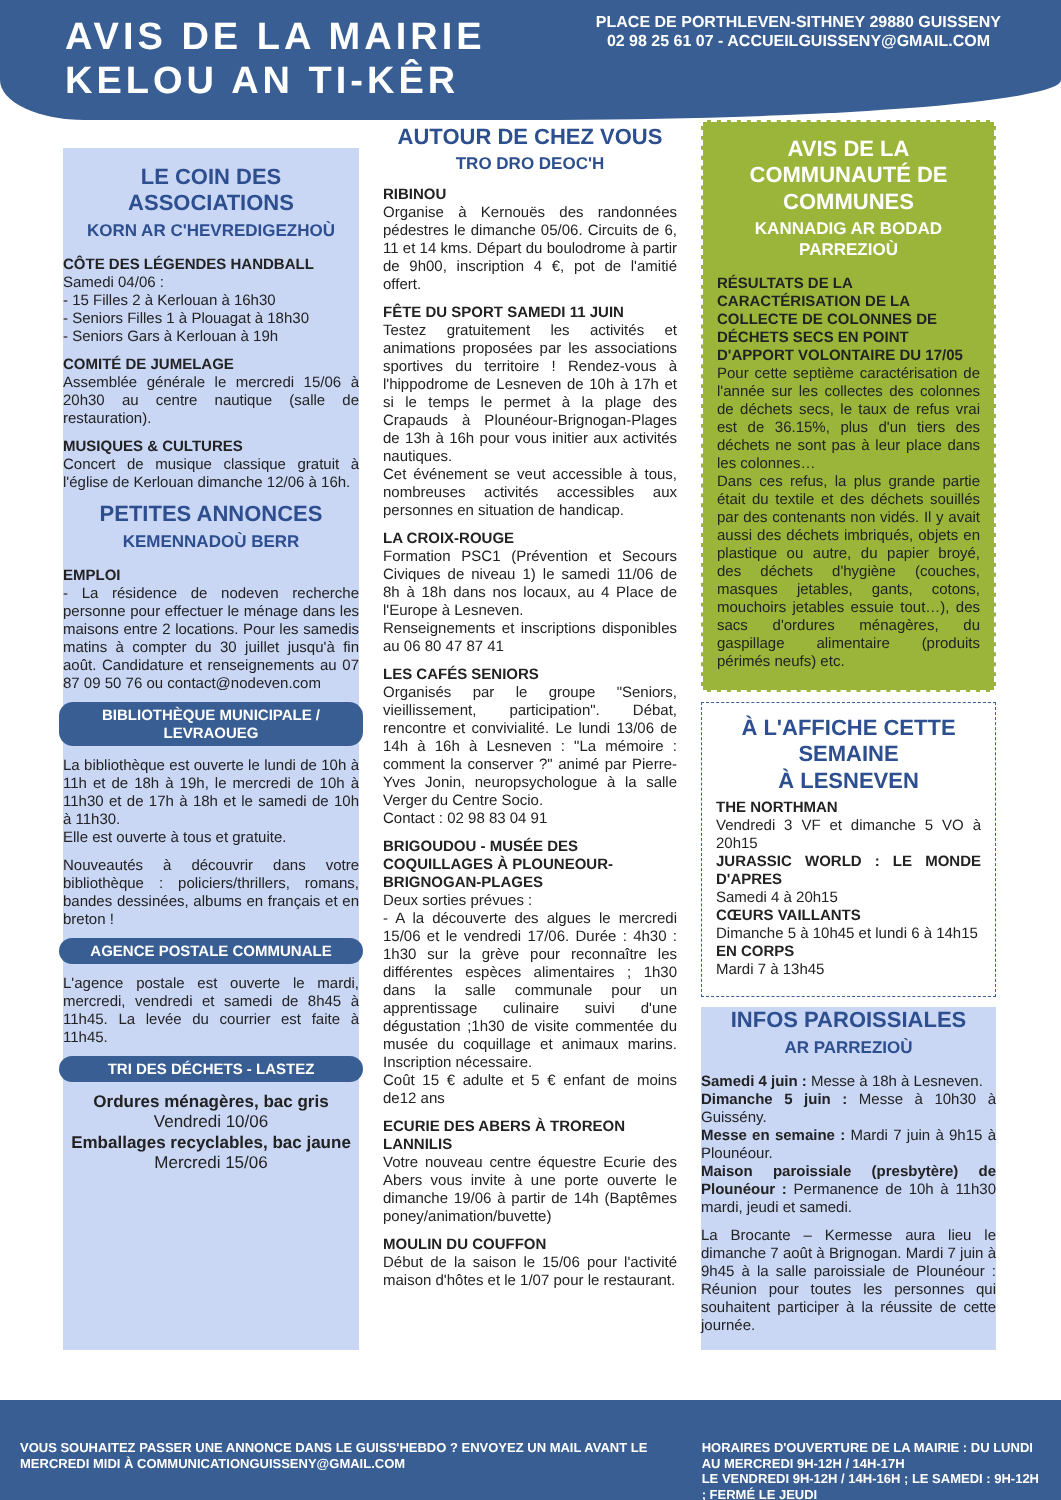AVIS DE LA MAIRIE
KELOU AN TI-KÊR
PLACE DE PORTHLEVEN-SITHNEY 29880 GUISSENY
02 98 25 61 07 - ACCUEILGUISSENY@GMAIL.COM
LE COIN DES ASSOCIATIONS
KORN AR C'HEVREDIGEZHOÙ
CÔTE DES LÉGENDES HANDBALL
Samedi 04/06 :
- 15 Filles 2 à Kerlouan à 16h30
- Seniors Filles 1 à Plouagat à 18h30
- Seniors Gars à Kerlouan à 19h
COMITÉ DE JUMELAGE
Assemblée générale le mercredi 15/06 à 20h30 au centre nautique (salle de restauration).
MUSIQUES & CULTURES
Concert de musique classique gratuit à l'église de Kerlouan dimanche 12/06 à 16h.
PETITES ANNONCES
KEMENNADOÙ BERR
EMPLOI
- La résidence de nodeven recherche personne pour effectuer le ménage dans les maisons entre 2 locations. Pour les samedis matins à compter du 30 juillet jusqu'à fin août. Candidature et renseignements au 07 87 09 50 76 ou contact@nodeven.com
BIBLIOTHÈQUE MUNICIPALE / LEVRAOUEG
La bibliothèque est ouverte le lundi de 10h à 11h et de 18h à 19h, le mercredi de 10h à 11h30 et de 17h à 18h et le samedi de 10h à 11h30.
Elle est ouverte à tous et gratuite.
Nouveautés à découvrir dans votre bibliothèque : policiers/thrillers, romans, bandes dessinées, albums en français et en breton !
AGENCE POSTALE COMMUNALE
L'agence postale est ouverte le mardi, mercredi, vendredi et samedi de 8h45 à 11h45. La levée du courrier est faite à 11h45.
TRI DES DÉCHETS - LASTEZ
Ordures ménagères, bac gris
Vendredi 10/06
Emballages recyclables, bac jaune
Mercredi 15/06
AUTOUR DE CHEZ VOUS
TRO DRO DEOC'H
RIBINOU
Organise à Kernouës des randonnées pédestres le dimanche 05/06. Circuits de 6, 11 et 14 kms. Départ du boulodrome à partir de 9h00, inscription 4 €, pot de l'amitié offert.
FÊTE DU SPORT SAMEDI 11 JUIN
Testez gratuitement les activités et animations proposées par les associations sportives du territoire ! Rendez-vous à l'hippodrome de Lesneven de 10h à 17h et si le temps le permet à la plage des Crapauds à Plounéour-Brignogan-Plages de 13h à 16h pour vous initier aux activités nautiques.
Cet événement se veut accessible à tous, nombreuses activités accessibles aux personnes en situation de handicap.
LA CROIX-ROUGE
Formation PSC1 (Prévention et Secours Civiques de niveau 1) le samedi 11/06 de 8h à 18h dans nos locaux, au 4 Place de l'Europe à Lesneven.
Renseignements et inscriptions disponibles au 06 80 47 87 41
LES CAFÉS SENIORS
Organisés par le groupe "Seniors, vieillissement, participation". Débat, rencontre et convivialité. Le lundi 13/06 de 14h à 16h à Lesneven : "La mémoire : comment la conserver ?" animé par Pierre-Yves Jonin, neuropsychologue à la salle Verger du Centre Socio.
Contact : 02 98 83 04 91
BRIGOUDOU - MUSÉE DES COQUILLAGES À PLOUNEOUR-BRIGNOGAN-PLAGES
Deux sorties prévues :
- A la découverte des algues le mercredi 15/06 et le vendredi 17/06. Durée : 4h30 : 1h30 sur la grève pour reconnaître les différentes espèces alimentaires ; 1h30 dans la salle communale pour un apprentissage culinaire suivi d'une dégustation ;1h30 de visite commentée du musée du coquillage et animaux marins. Inscription nécessaire.
Coût 15 € adulte et 5 € enfant de moins de12 ans
ECURIE DES ABERS À TROREON LANNILIS
Votre nouveau centre équestre Ecurie des Abers vous invite à une porte ouverte le dimanche 19/06 à partir de 14h (Baptêmes poney/animation/buvette)
MOULIN DU COUFFON
Début de la saison le 15/06 pour l'activité maison d'hôtes et le 1/07 pour le restaurant.
AVIS DE LA COMMUNAUTÉ DE COMMUNES
KANNADIG AR BODAD PARREZIOÙ
RÉSULTATS DE LA CARACTÉRISATION DE LA COLLECTE DE COLONNES DE DÉCHETS SECS EN POINT D'APPORT VOLONTAIRE DU 17/05
Pour cette septième caractérisation de l'année sur les collectes des colonnes de déchets secs, le taux de refus vrai est de 36.15%, plus d'un tiers des déchets ne sont pas à leur place dans les colonnes…
Dans ces refus, la plus grande partie était du textile et des déchets souillés par des contenants non vidés. Il y avait aussi des déchets imbriqués, objets en plastique ou autre, du papier broyé, des déchets d'hygiène (couches, masques jetables, gants, cotons, mouchoirs jetables essuie tout…), des sacs d'ordures ménagères, du gaspillage alimentaire (produits périmés neufs) etc.
À L'AFFICHE CETTE SEMAINE
À LESNEVEN
THE NORTHMAN
Vendredi 3 VF et dimanche 5 VO à 20h15
JURASSIC WORLD : LE MONDE D'APRES
Samedi 4 à 20h15
CŒURS VAILLANTS
Dimanche 5 à 10h45 et lundi 6 à 14h15
EN CORPS
Mardi 7 à 13h45
INFOS PAROISSIALES
AR PARREZIOÙ
Samedi 4 juin : Messe à 18h à Lesneven.
Dimanche 5 juin : Messe à 10h30 à Guissény.
Messe en semaine : Mardi 7 juin à 9h15 à Plounéour.
Maison paroissiale (presbytère) de Plounéour : Permanence de 10h à 11h30 mardi, jeudi et samedi.
La Brocante – Kermesse aura lieu le dimanche 7 août à Brignogan. Mardi 7 juin à 9h45 à la salle paroissiale de Plounéour : Réunion pour toutes les personnes qui souhaitent participer à la réussite de cette journée.
VOUS SOUHAITEZ PASSER UNE ANNONCE DANS LE GUISS'HEBDO ? ENVOYEZ UN MAIL AVANT LE MERCREDI MIDI À COMMUNICATIONGUISSENY@GMAIL.COM
HORAIRES D'OUVERTURE DE LA MAIRIE : DU LUNDI AU MERCREDI 9H-12H / 14H-17H
LE VENDREDI 9H-12H / 14H-16H ; LE SAMEDI : 9H-12H ; FERMÉ LE JEUDI